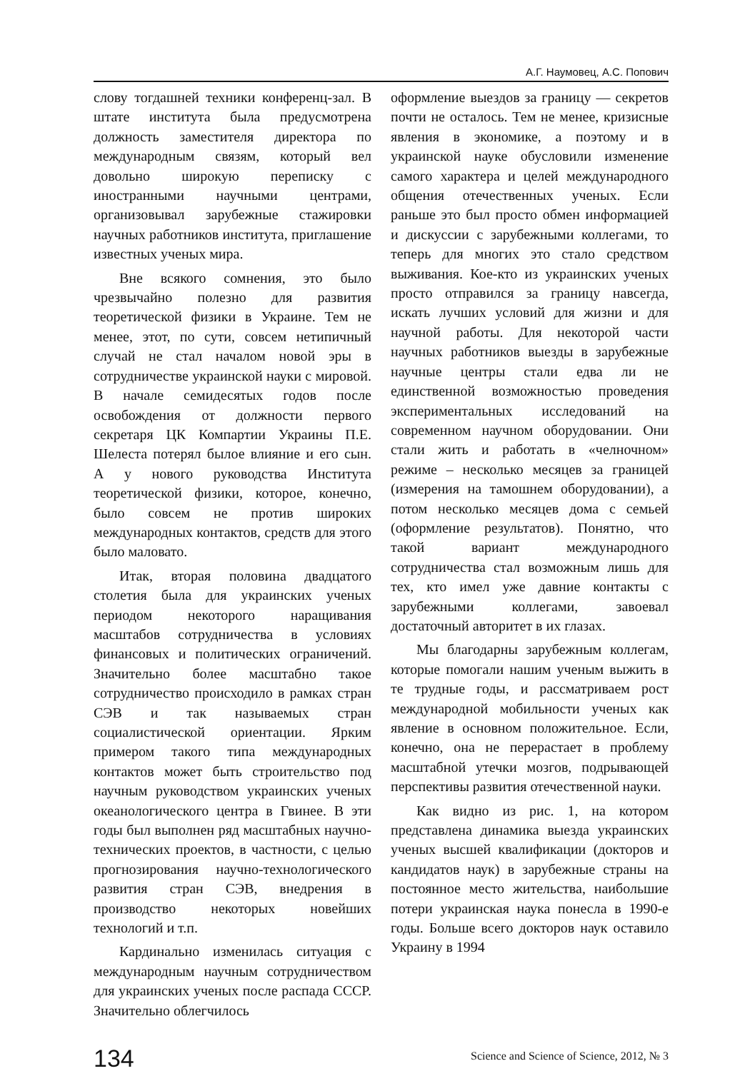А.Г. Наумовец, А.С. Попович
слову тогдашней техники конференц-зал. В штате института была предусмотрена должность заместителя директора по международным связям, который вел довольно широкую переписку с иностранными научными центрами, организовывал зарубежные стажировки научных работников института, приглашение известных ученых мира.
Вне всякого сомнения, это было чрезвычайно полезно для развития теоретической физики в Украине. Тем не менее, этот, по сути, совсем нетипичный случай не стал началом новой эры в сотрудничестве украинской науки с мировой. В начале семидесятых годов после освобождения от должности первого секретаря ЦК Компартии Украины П.Е. Шелеста потерял былое влияние и его сын. А у нового руководства Института теоретической физики, которое, конечно, было совсем не против широких международных контактов, средств для этого было маловато.
Итак, вторая половина двадцатого столетия была для украинских ученых периодом некоторого наращивания масштабов сотрудничества в условиях финансовых и политических ограничений. Значительно более масштабно такое сотрудничество происходило в рамках стран СЭВ и так называемых стран социалистической ориентации. Ярким примером такого типа международных контактов может быть строительство под научным руководством украинских ученых океанологического центра в Гвинее. В эти годы был выполнен ряд масштабных научно-технических проектов, в частности, с целью прогнозирования научно-технологического развития стран СЭВ, внедрения в производство некоторых новейших технологий и т.п.
Кардинально изменилась ситуация с международным научным сотрудничеством для украинских ученых после распада СССР. Значительно облегчилось
оформление выездов за границу — секретов почти не осталось. Тем не менее, кризисные явления в экономике, а поэтому и в украинской науке обусловили изменение самого характера и целей международного общения отечественных ученых. Если раньше это был просто обмен информацией и дискуссии с зарубежными коллегами, то теперь для многих это стало средством выживания. Кое-кто из украинских ученых просто отправился за границу навсегда, искать лучших условий для жизни и для научной работы. Для некоторой части научных работников выезды в зарубежные научные центры стали едва ли не единственной возможностью проведения экспериментальных исследований на современном научном оборудовании. Они стали жить и работать в «челночном» режиме – несколько месяцев за границей (измерения на тамошнем оборудовании), а потом несколько месяцев дома с семьей (оформление результатов). Понятно, что такой вариант международного сотрудничества стал возможным лишь для тех, кто имел уже давние контакты с зарубежными коллегами, завоевал достаточный авторитет в их глазах.
Мы благодарны зарубежным коллегам, которые помогали нашим ученым выжить в те трудные годы, и рассматриваем рост международной мобильности ученых как явление в основном положительное. Если, конечно, она не перерастает в проблему масштабной утечки мозгов, подрывающей перспективы развития отечественной науки.
Как видно из рис. 1, на котором представлена динамика выезда украинских ученых высшей квалификации (докторов и кандидатов наук) в зарубежные страны на постоянное место жительства, наибольшие потери украинская наука понесла в 1990-е годы. Больше всего докторов наук оставило Украину в 1994
134 Science and Science of Science, 2012, № 3